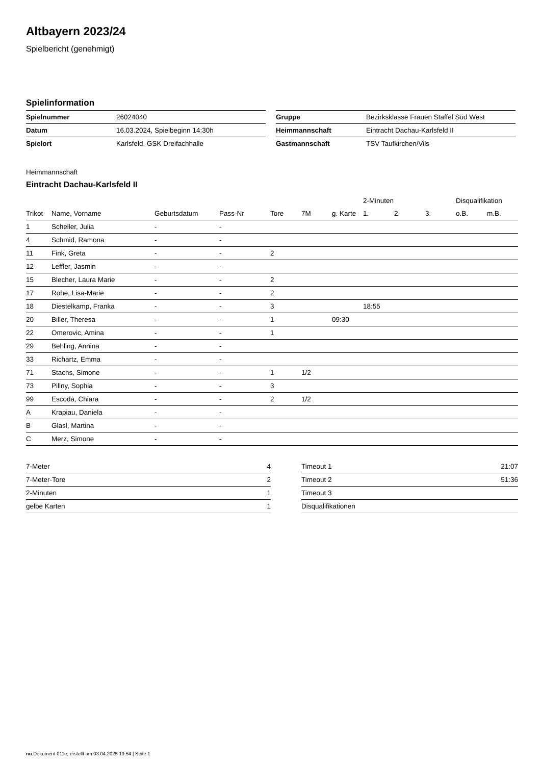Altbayern 2023/24
Spielbericht (genehmigt)
Spielinformation
| Spielnummer | 26024040 |
| Datum | 16.03.2024, Spielbeginn 14:30h |
| Spielort | Karlsfeld, GSK Dreifachhalle |
| Gruppe | Bezirksklasse Frauen Staffel Süd West |
| Heimmannschaft | Eintracht Dachau-Karlsfeld II |
| Gastmannschaft | TSV Taufkirchen/Vils |
Heimmannschaft
Eintracht Dachau-Karlsfeld II
| | | | | | | | 2-Minuten | | | Disqualifikation | |
| --- | --- | --- | --- | --- | --- | --- | --- | --- | --- | --- | --- |
| Trikot | Name, Vorname | Geburtsdatum | Pass-Nr | Tore | 7M | g. Karte | 1. | 2. | 3. | o.B. | m.B. |
| 1 | Scheller, Julia | - | - | | | | | | | | |
| 4 | Schmid, Ramona | - | - | | | | | | | | |
| 11 | Fink, Greta | - | - | 2 | | | | | | | |
| 12 | Leffler, Jasmin | - | - | | | | | | | | |
| 15 | Blecher, Laura Marie | - | - | 2 | | | | | | | |
| 17 | Rohe, Lisa-Marie | - | - | 2 | | | | | | | |
| 18 | Diestelkamp, Franka | - | - | 3 | | | 18:55 | | | | |
| 20 | Biller, Theresa | - | - | 1 | | 09:30 | | | | | |
| 22 | Omerovic, Amina | - | - | 1 | | | | | | | |
| 29 | Behling, Annina | - | - | | | | | | | | |
| 33 | Richartz, Emma | - | - | | | | | | | | |
| 71 | Stachs, Simone | - | - | 1 | 1/2 | | | | | | |
| 73 | Pillny, Sophia | - | - | 3 | | | | | | | |
| 99 | Escoda, Chiara | - | - | 2 | 1/2 | | | | | | |
| A | Krapiau, Daniela | - | - | | | | | | | | |
| B | Glasl, Martina | - | - | | | | | | | | |
| C | Merz, Simone | - | - | | | | | | | | |
| 7-Meter | 4 |
| 7-Meter-Tore | 2 |
| 2-Minuten | 1 |
| gelbe Karten | 1 |
| Timeout 1 | 21:07 |
| Timeout 2 | 51:36 |
| Timeout 3 | |
| Disqualifikationen | |
nu.Dokument 011e, erstellt am 03.04.2025 19:54 | Seite 1